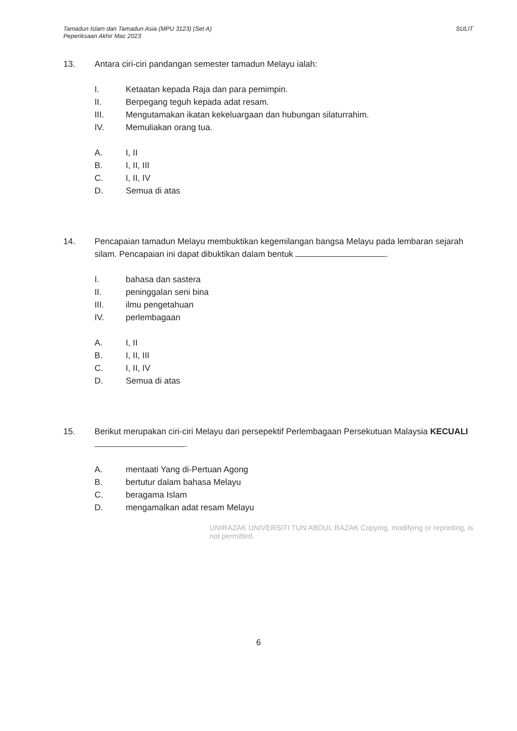Tamadun Islam dan Tamadun Asia (MPU 3123) (Set A)
Peperiksaan Akhir Mac 2023
SULIT
13. Antara ciri-ciri pandangan semester tamadun Melayu ialah:
I. Ketaatan kepada Raja dan para pemimpin.
II. Berpegang teguh kepada adat resam.
III. Mengutamakan ikatan kekeluargaan dan hubungan silaturrahim.
IV. Memuliakan orang tua.
A. I, II
B. I, II, III
C. I, II, IV
D. Semua di atas
14. Pencapaian tamadun Melayu membuktikan kegemilangan bangsa Melayu pada lembaran sejarah silam. Pencapaian ini dapat dibuktikan dalam bentuk .
I. bahasa dan sastera
II. peninggalan seni bina
III. ilmu pengetahuan
IV. perlembagaan
A. I, II
B. I, II, III
C. I, II, IV
D. Semua di atas
15. Berikut merupakan ciri-ciri Melayu dari persepektif Perlembagaan Persekutuan Malaysia KECUALI .
A. mentaati Yang di-Pertuan Agong
B. bertutur dalam bahasa Melayu
C. beragama Islam
D. mengamalkan adat resam Melayu
UNIRAZAK UNIVERSITI TUN ABDUL RAZAK Copying, modifying or reprinting, is not permitted.
6